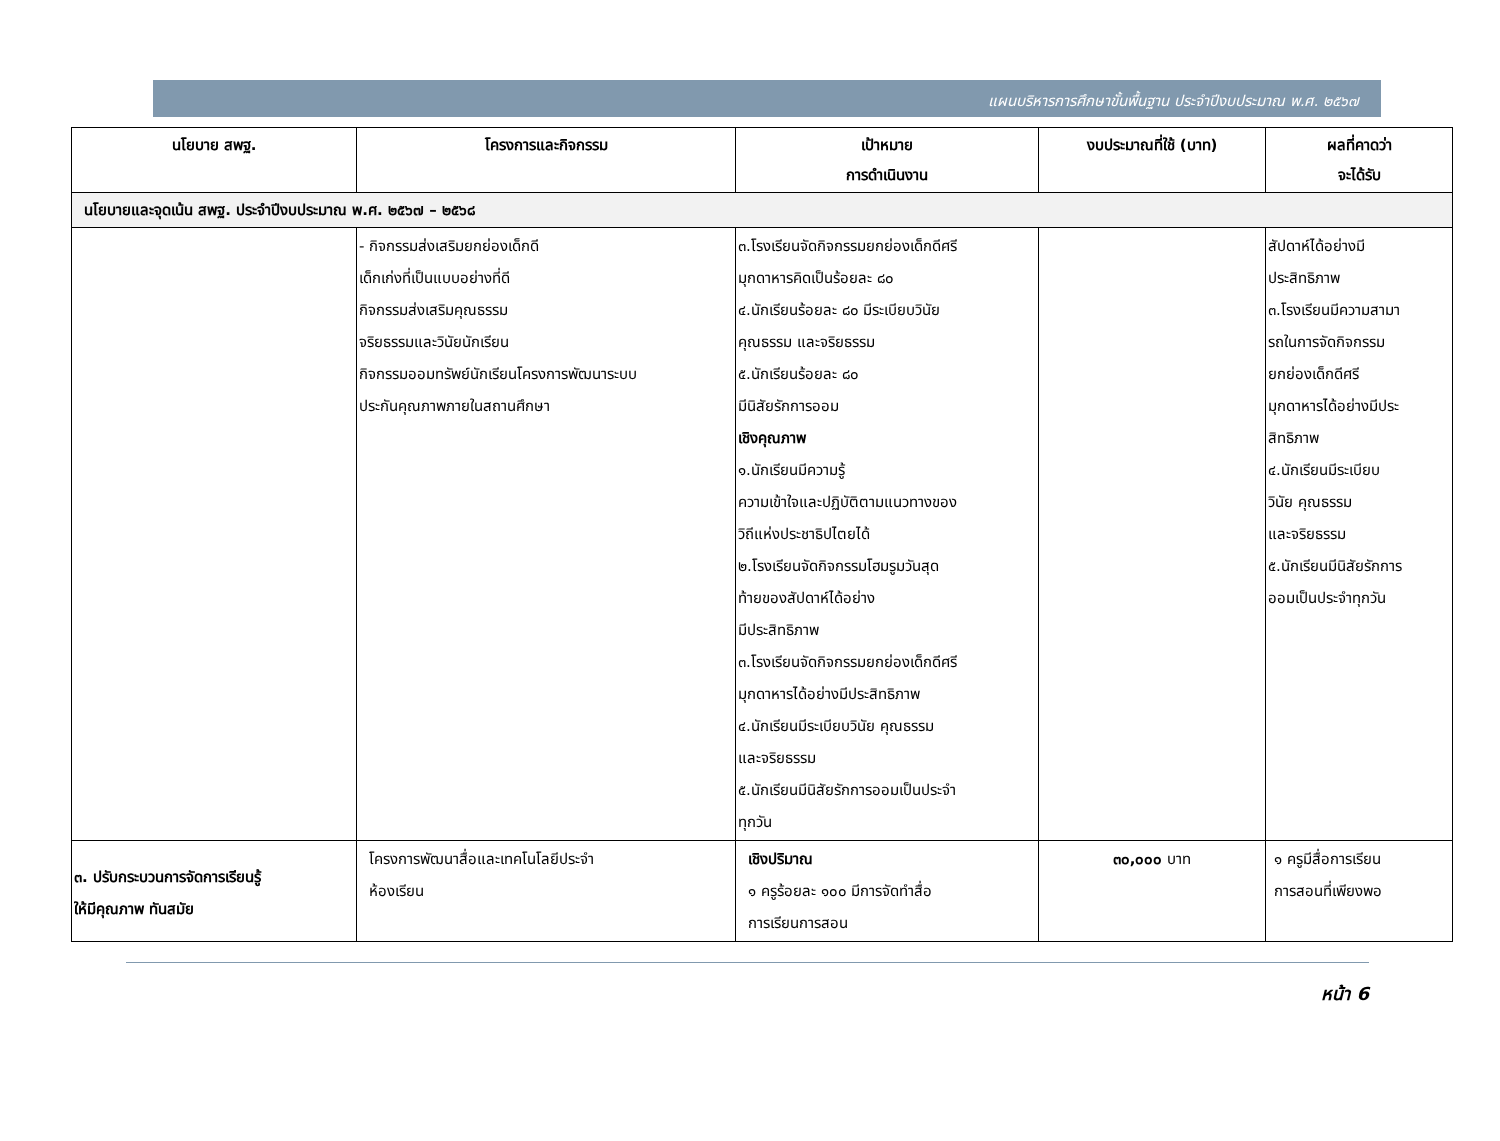แผนบริหารการศึกษาขั้นพื้นฐาน ประจำปีงบประมาณ พ.ศ. ๒๕๖๗
| นโยบาย สพฐ. | โครงการและกิจกรรม | เป้าหมาย การดำเนินงาน | งบประมาณที่ใช้ (บาท) | ผลที่คาดว่า จะได้รับ |
| --- | --- | --- | --- | --- |
| นโยบายและจุดเน้น สพฐ. ประจำปีงบประมาณ พ.ศ. ๒๕๖๗ – ๒๕๖๘ | | | | |
| | - กิจกรรมส่งเสริมยกย่องเด็กดี เด็กเก่งที่เป็นแบบอย่างที่ดี กิจกรรมส่งเสริมคุณธรรม จริยธรรมและวินัยนักเรียน กิจกรรมออมทรัพย์นักเรียนโครงการพัฒนาระบบ ประกันคุณภาพภายในสถานศึกษา | ๓.โรงเรียนจัดกิจกรรมยกย่องเด็กดีศรี มุกดาหารคิดเป็นร้อยละ ๘๐ ๔.นักเรียนร้อยละ ๘๐ มีระเบียบวินัย คุณธรรม และจริยธรรม ๕.นักเรียนร้อยละ ๘๐ มีนิสัยรักการออม เชิงคุณภาพ ๑.นักเรียนมีความรู้ ความเข้าใจและปฏิบัติตามแนวทางของ วิถีแห่งประชาธิปไตยได้ ๒.โรงเรียนจัดกิจกรรมโฮมรูมวันสุด ท้ายของสัปดาห์ได้อย่าง มีประสิทธิภาพ ๓.โรงเรียนจัดกิจกรรมยกย่องเด็กดีศรี มุกดาหารได้อย่างมีประสิทธิภาพ ๔.นักเรียนมีระเบียบวินัย คุณธรรม และจริยธรรม ๕.นักเรียนมีนิสัยรักการออมเป็นประจำ ทุกวัน | | สัปดาห์ได้อย่างมี ประสิทธิภาพ ๓.โรงเรียนมีความสามา รถในการจัดกิจกรรม ยกย่องเด็กดีศรี มุกดาหารได้อย่างมีประ สิทธิภาพ ๔.นักเรียนมีระเบียบ วินัย คุณธรรม และจริยธรรม ๕.นักเรียนมีนิสัยรักการ ออมเป็นประจำทุกวัน |
| ๓. ปรับกระบวนการจัดการเรียนรู้ ให้มีคุณภาพ ทันสมัย | โครงการพัฒนาสื่อและเทคโนโลยีประจำ ห้องเรียน | เชิงปริมาณ ๑ ครูร้อยละ ๑๐๐ มีการจัดทำสื่อ การเรียนการสอน | ๓๐,๐๐๐ บาท | ๑ ครูมีสื่อการเรียน การสอนที่เพียงพอ |
หน้า 6